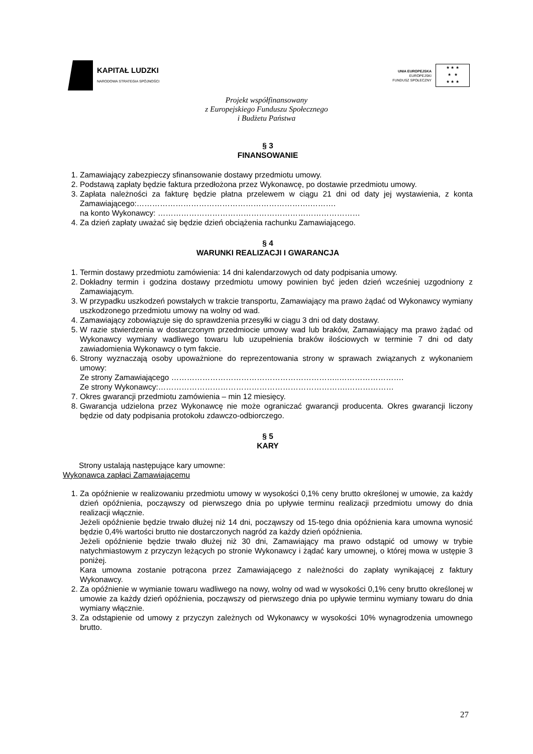KAPITAŁ LUDZKI
NARODOWA STRATEGIA SPÓJNOŚCI
UNIA EUROPEJSKA
EUROPEJSKI
FUNDUSZ SPOŁECZNY
★ ★ ★
★ ★
★ ★ ★
Projekt współfinansowany
z Europejskiego Funduszu Społecznego
i Budżetu Państwa
§ 3
FINANSOWANIE
1. Zamawiający zabezpieczy sfinansowanie dostawy przedmiotu umowy.
2. Podstawą zapłaty będzie faktura przedłożona przez Wykonawcę, po dostawie przedmiotu umowy.
3. Zapłata należności za fakturę będzie płatna przelewem w ciągu 21 dni od daty jej wystawienia, z konta Zamawiającego:………………………………………………………….……….
na konto Wykonawcy: ……………………………………………………………………
4. Za dzień zapłaty uważać się będzie dzień obciążenia rachunku Zamawiającego.
§ 4
WARUNKI REALIZACJI I GWARANCJA
1. Termin dostawy przedmiotu zamówienia: 14 dni kalendarzowych od daty podpisania umowy.
2. Dokładny termin i godzina dostawy przedmiotu umowy powinien być jeden dzień wcześniej uzgodniony z Zamawiającym.
3. W przypadku uszkodzeń powstałych w trakcie transportu, Zamawiający ma prawo żądać od Wykonawcy wymiany uszkodzonego przedmiotu umowy na wolny od wad.
4. Zamawiający zobowiązuje się do sprawdzenia przesyłki w ciągu 3 dni od daty dostawy.
5. W razie stwierdzenia w dostarczonym przedmiocie umowy wad lub braków, Zamawiający ma prawo żądać od Wykonawcy wymiany wadliwego towaru lub uzupełnienia braków ilościowych w terminie 7 dni od daty zawiadomienia Wykonawcy o tym fakcie.
6. Strony wyznaczają osoby upoważnione do reprezentowania strony w sprawach związanych z wykonaniem umowy:
Ze strony Zamawiającego ………………………………………………………..…………………….
Ze strony Wykonawcy:……………………………………………………………….………………
7. Okres gwarancji przedmiotu zamówienia – min 12 miesięcy.
8. Gwarancja udzielona przez Wykonawcę nie może ograniczać gwarancji producenta. Okres gwarancji liczony będzie od daty podpisania protokołu zdawczo-odbiorczego.
§ 5
KARY
Strony ustalają następujące kary umowne:
Wykonawca zapłaci Zamawiającemu
1. Za opóźnienie w realizowaniu przedmiotu umowy w wysokości 0,1% ceny brutto określonej w umowie, za każdy dzień opóźnienia, począwszy od pierwszego dnia po upływie terminu realizacji przedmiotu umowy do dnia realizacji włącznie.
Jeżeli opóźnienie będzie trwało dłużej niż 14 dni, począwszy od 15-tego dnia opóźnienia kara umowna wynosić będzie 0,4% wartości brutto nie dostarczonych nagród za każdy dzień opóźnienia.
Jeżeli opóźnienie będzie trwało dłużej niż 30 dni, Zamawiający ma prawo odstąpić od umowy w trybie natychmiastowym z przyczyn leżących po stronie Wykonawcy i żądać kary umownej, o której mowa w ustępie 3 poniżej.
Kara umowna zostanie potrącona przez Zamawiającego z należności do zapłaty wynikającej z faktury Wykonawcy.
2. Za opóźnienie w wymianie towaru wadliwego na nowy, wolny od wad w wysokości 0,1% ceny brutto określonej w umowie za każdy dzień opóźnienia, począwszy od pierwszego dnia po upływie terminu wymiany towaru do dnia wymiany włącznie.
3. Za odstąpienie od umowy z przyczyn zależnych od Wykonawcy w wysokości 10% wynagrodzenia umownego brutto.
27